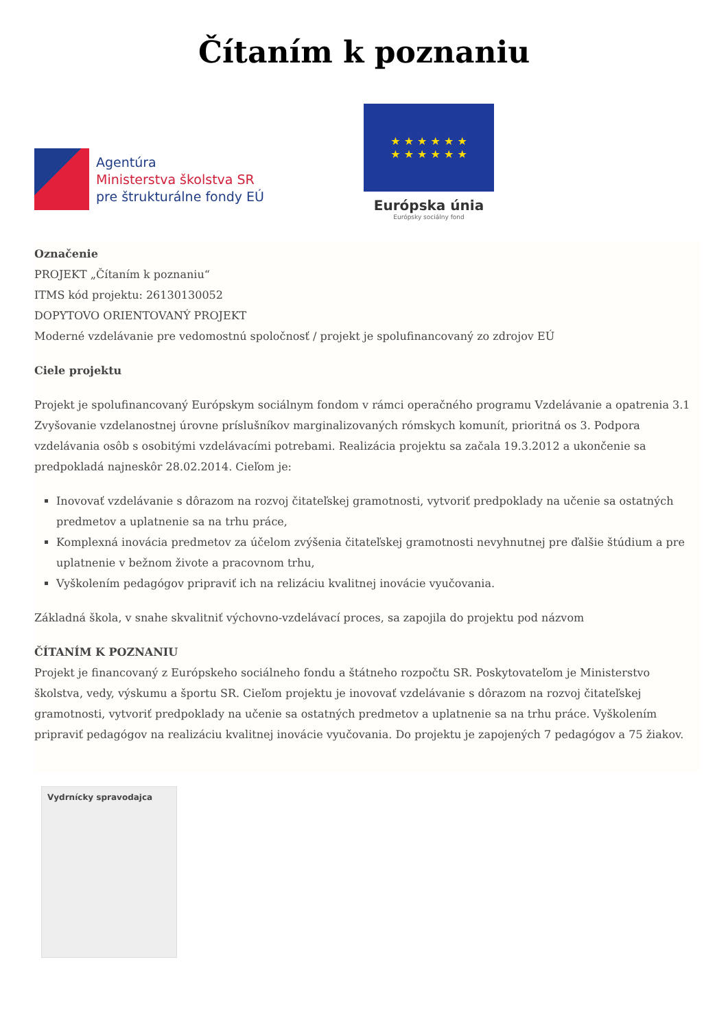Čítaním k poznaniu
Agentúra
Ministerstva školstva SR
pre štrukturálne fondy EÚ
★ ★ ★ ★ ★ ★
★ ★ ★ ★ ★ ★
Európska únia
Európsky sociálny fond
Označenie
PROJEKT „Čítaním k poznaniu“
ITMS kód projektu: 26130130052
DOPYTOVO ORIENTOVANÝ PROJEKT
Moderné vzdelávanie pre vedomostnú spoločnosť / projekt je spolufinancovaný zo zdrojov EÚ
Ciele projektu
Projekt je spolufinancovaný Európskym sociálnym fondom v rámci operačného programu Vzdelávanie a opatrenia 3.1 Zvyšovanie vzdelanostnej úrovne príslušníkov marginalizovaných rómskych komunít, prioritná os 3. Podpora vzdelávania osôb s osobitými vzdelávacími potrebami. Realizácia projektu sa začala 19.3.2012 a ukončenie sa predpokladá najneskôr 28.02.2014. Cieľom je:
Inovovať vzdelávanie s dôrazom na rozvoj čitateľskej gramotnosti, vytvoriť predpoklady na učenie sa ostatných predmetov a uplatnenie sa na trhu práce,
Komplexná inovácia predmetov za účelom zvýšenia čitateľskej gramotnosti nevyhnutnej pre ďalšie štúdium a pre uplatnenie v bežnom živote a pracovnom trhu,
Vyškolením pedagógov pripraviť ich na relizáciu kvalitnej inovácie vyučovania.
Základná škola, v snahe skvalitniť výchovno-vzdelávací proces, sa zapojila do projektu pod názvom
ČÍTANÍM K POZNANIU
Projekt je financovaný z Európskeho sociálneho fondu a štátneho rozpočtu SR. Poskytovateľom je Ministerstvo školstva, vedy, výskumu a športu SR. Cieľom projektu je inovovať vzdelávanie s dôrazom na rozvoj čitateľskej gramotnosti, vytvoriť predpoklady na učenie sa ostatných predmetov a uplatnenie sa na trhu práce. Vyškolením pripraviť pedagógov na realizáciu kvalitnej inovácie vyučovania. Do projektu je zapojených 7 pedagógov a 75 žiakov.
Vydrnícky spravodajca